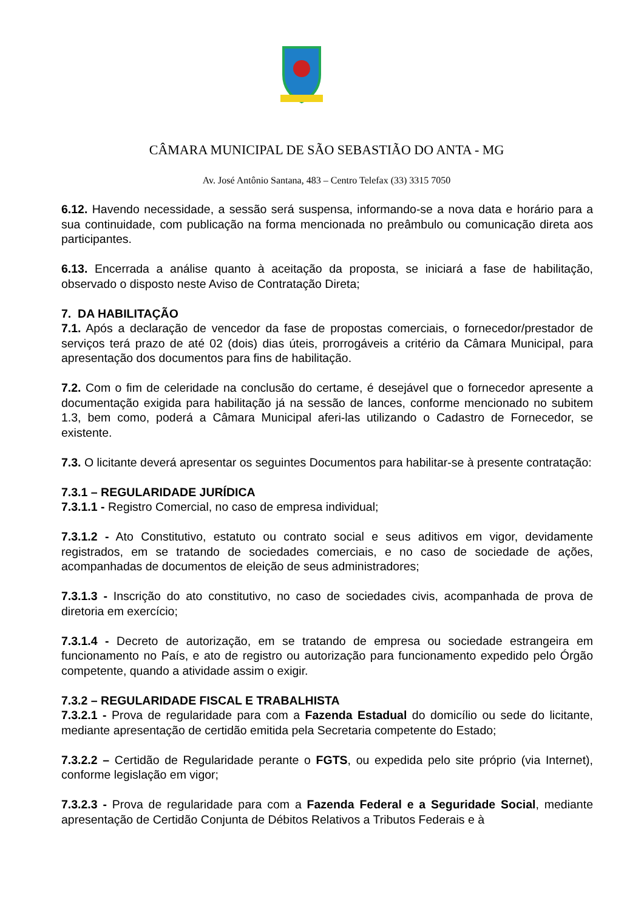CÂMARA MUNICIPAL DE SÃO SEBASTIÃO DO ANTA - MG
Av. José Antônio Santana, 483 – Centro Telefax (33) 3315 7050
6.12. Havendo necessidade, a sessão será suspensa, informando-se a nova data e horário para a sua continuidade, com publicação na forma mencionada no preâmbulo ou comunicação direta aos participantes.
6.13. Encerrada a análise quanto à aceitação da proposta, se iniciará a fase de habilitação, observado o disposto neste Aviso de Contratação Direta;
7. DA HABILITAÇÃO
7.1. Após a declaração de vencedor da fase de propostas comerciais, o fornecedor/prestador de serviços terá prazo de até 02 (dois) dias úteis, prorrogáveis a critério da Câmara Municipal, para apresentação dos documentos para fins de habilitação.
7.2. Com o fim de celeridade na conclusão do certame, é desejável que o fornecedor apresente a documentação exigida para habilitação já na sessão de lances, conforme mencionado no subitem 1.3, bem como, poderá a Câmara Municipal aferi-las utilizando o Cadastro de Fornecedor, se existente.
7.3. O licitante deverá apresentar os seguintes Documentos para habilitar-se à presente contratação:
7.3.1 – REGULARIDADE JURÍDICA
7.3.1.1 - Registro Comercial, no caso de empresa individual;
7.3.1.2 - Ato Constitutivo, estatuto ou contrato social e seus aditivos em vigor, devidamente registrados, em se tratando de sociedades comerciais, e no caso de sociedade de ações, acompanhadas de documentos de eleição de seus administradores;
7.3.1.3 - Inscrição do ato constitutivo, no caso de sociedades civis, acompanhada de prova de diretoria em exercício;
7.3.1.4 - Decreto de autorização, em se tratando de empresa ou sociedade estrangeira em funcionamento no País, e ato de registro ou autorização para funcionamento expedido pelo Órgão competente, quando a atividade assim o exigir.
7.3.2 – REGULARIDADE FISCAL E TRABALHISTA
7.3.2.1 - Prova de regularidade para com a Fazenda Estadual do domicílio ou sede do licitante, mediante apresentação de certidão emitida pela Secretaria competente do Estado;
7.3.2.2 – Certidão de Regularidade perante o FGTS, ou expedida pelo site próprio (via Internet), conforme legislação em vigor;
7.3.2.3 - Prova de regularidade para com a Fazenda Federal e a Seguridade Social, mediante apresentação de Certidão Conjunta de Débitos Relativos a Tributos Federais e à